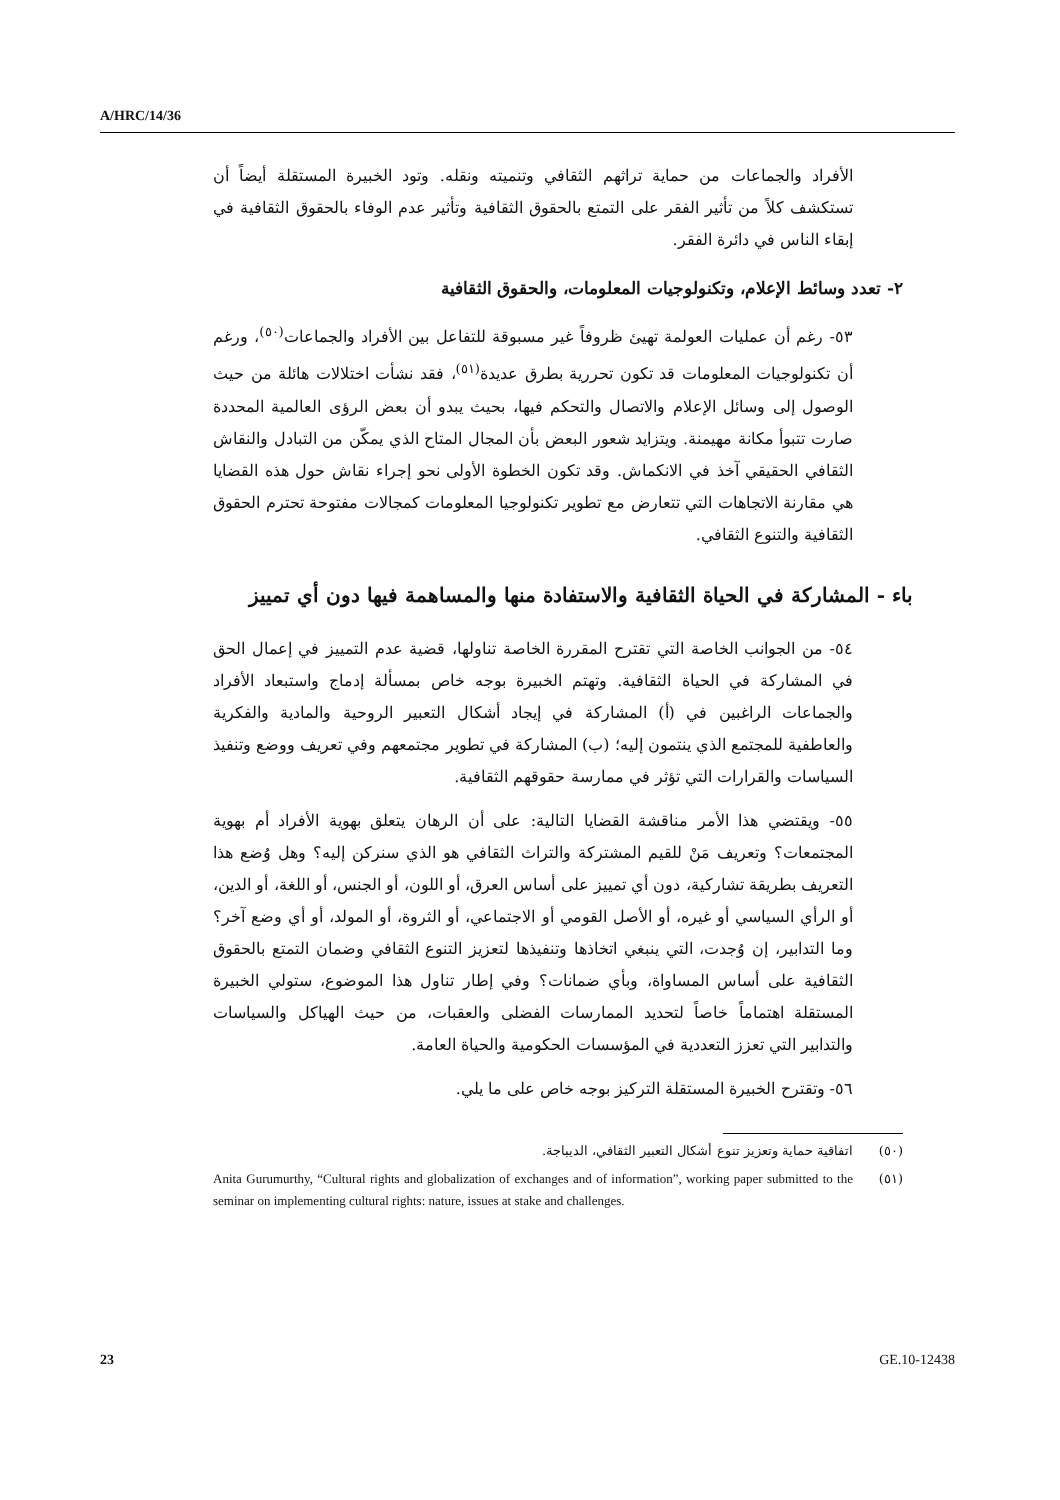A/HRC/14/36
الأفراد والجماعات من حماية تراثهم الثقافي وتنميته ونقله. وتود الخبيرة المستقلة أيضاً أن تستكشف كلاً من تأثير الفقر على التمتع بالحقوق الثقافية وتأثير عدم الوفاء بالحقوق الثقافية في إبقاء الناس في دائرة الفقر.
٢- تعدد وسائط الإعلام، وتكنولوجيات المعلومات، والحقوق الثقافية
٥٣- رغم أن عمليات العولمة تهيئ ظروفاً غير مسبوقة للتفاعل بين الأفراد والجماعات<sup>(٥٠)</sup>، ورغم أن تكنولوجيات المعلومات قد تكون تحررية بطرق عديدة<sup>(٥١)</sup>، فقد نشأت اختلالات هائلة من حيث الوصول إلى وسائل الإعلام والاتصال والتحكم فيها، بحيث يبدو أن بعض الرؤى العالمية المحددة صارت تتبوأ مكانة مهيمنة. ويتزايد شعور البعض بأن المجال المتاح الذي يمكّن من التبادل والنقاش الثقافي الحقيقي آخذ في الانكماش. وقد تكون الخطوة الأولى نحو إجراء نقاش حول هذه القضايا هي مقارنة الاتجاهات التي تتعارض مع تطوير تكنولوجيا المعلومات كمجالات مفتوحة تحترم الحقوق الثقافية والتنوع الثقافي.
باء - المشاركة في الحياة الثقافية والاستفادة منها والمساهمة فيها دون أي تمييز
٥٤- من الجوانب الخاصة التي تقترح المقررة الخاصة تناولها، قضية عدم التمييز في إعمال الحق في المشاركة في الحياة الثقافية. وتهتم الخبيرة بوجه خاص بمسألة إدماج واستبعاد الأفراد والجماعات الراغبين في (أ) المشاركة في إيجاد أشكال التعبير الروحية والمادية والفكرية والعاطفية للمجتمع الذي ينتمون إليه؛ (ب) المشاركة في تطوير مجتمعهم وفي تعريف ووضع وتنفيذ السياسات والقرارات التي تؤثر في ممارسة حقوقهم الثقافية.
٥٥- ويقتضي هذا الأمر مناقشة القضايا التالية: على أن الرهان يتعلق بهوية الأفراد أم بهوية المجتمعات؟ وتعريف مَنْ للقيم المشتركة والتراث الثقافي هو الذي سنركن إليه؟ وهل وُضع هذا التعريف بطريقة تشاركية، دون أي تمييز على أساس العرق، أو اللون، أو الجنس، أو اللغة، أو الدين، أو الرأي السياسي أو غيره، أو الأصل القومي أو الاجتماعي، أو الثروة، أو المولد، أو أي وضع آخر؟ وما التدابير، إن وُجدت، التي ينبغي اتخاذها وتنفيذها لتعزيز التنوع الثقافي وضمان التمتع بالحقوق الثقافية على أساس المساواة، وبأي ضمانات؟ وفي إطار تناول هذا الموضوع، ستولي الخبيرة المستقلة اهتماماً خاصاً لتحديد الممارسات الفضلى والعقبات، من حيث الهياكل والسياسات والتدابير التي تعزز التعددية في المؤسسات الحكومية والحياة العامة.
٥٦- وتقترح الخبيرة المستقلة التركيز بوجه خاص على ما يلي.
(٥٠) اتفاقية حماية وتعزيز تنوع أشكال التعبير الثقافي، الديباجة.
(٥١)
Anita Gurumurthy, “Cultural rights and globalization of exchanges and of information”, working paper submitted to the seminar on implementing cultural rights: nature, issues at stake and challenges.
23 GE.10-12438